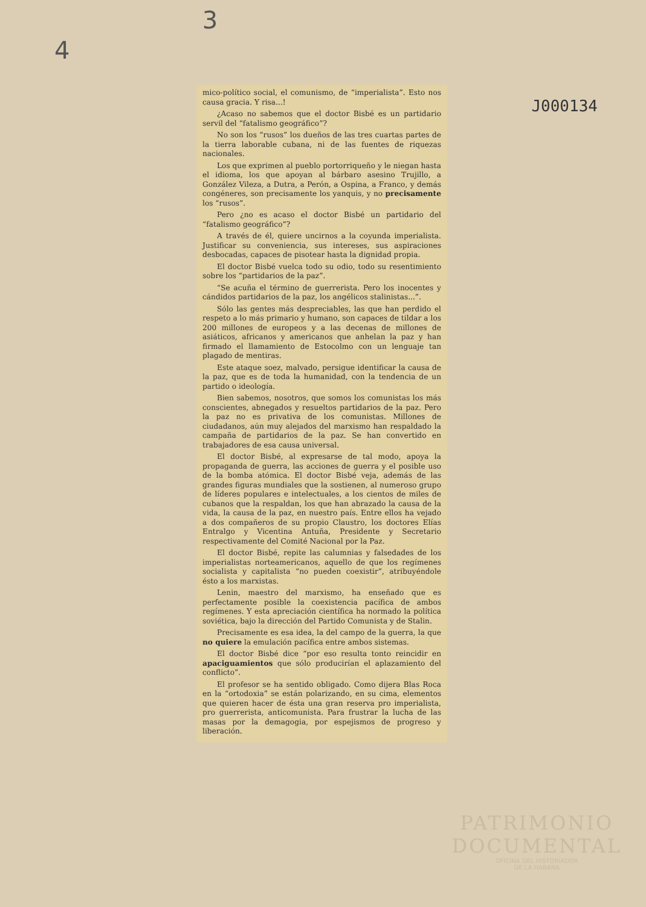4 3 J000134
mico-político social, el comunismo, de “imperialista”. Esto nos causa gracia. Y risa...!
¿Acaso no sabemos que el doctor Bisbé es un partidario servil del “fatalismo geográfico”?
No son los “rusos” los dueños de las tres cuartas partes de la tierra laborable cubana, ni de las fuentes de riquezas nacionales.
Los que exprimen al pueblo portorriqueño y le niegan hasta el idioma, los que apoyan al bárbaro asesino Trujillo, a González Vileza, a Dutra, a Perón, a Ospina, a Franco, y demás congéneres, son precisamente los yanquis, y no precisamente los “rusos”.
Pero ¿no es acaso el doctor Bisbé un partidario del “fatalismo geográfico”?
A través de él, quiere uncirnos a la coyunda imperialista. Justificar su conveniencia, sus intereses, sus aspiraciones desbocadas, capaces de pisotear hasta la dignidad propia.
El doctor Bisbé vuelca todo su odio, todo su resentimiento sobre los “partidarios de la paz”.
“Se acuña el término de guerrerista. Pero los inocentes y cándidos partidarios de la paz, los angélicos stalinistas...”.
Sólo las gentes más despreciables, las que han perdido el respeto a lo más primario y humano, son capaces de tildar a los 200 millones de europeos y a las decenas de millones de asiáticos, africanos y americanos que anhelan la paz y han firmado el llamamiento de Estocolmo con un lenguaje tan plagado de mentiras.
Este ataque soez, malvado, persigue identificar la causa de la paz, que es de toda la humanidad, con la tendencia de un partido o ideología.
Bien sabemos, nosotros, que somos los comunistas los más conscientes, abnegados y resueltos partidarios de la paz. Pero la paz no es privativa de los comunistas. Millones de ciudadanos, aún muy alejados del marxismo han respaldado la campaña de partidarios de la paz. Se han convertido en trabajadores de esa causa universal.
El doctor Bisbé, al expresarse de tal modo, apoya la propaganda de guerra, las acciones de guerra y el posible uso de la bomba atómica. El doctor Bisbé veja, además de las grandes figuras mundiales que la sostienen, al numeroso grupo de líderes populares e intelectuales, a los cientos de miles de cubanos que la respaldan, los que han abrazado la causa de la vida, la causa de la paz, en nuestro país. Entre ellos ha vejado a dos compañeros de su propio Claustro, los doctores Elías Entralgo y Vicentina Antuña, Presidente y Secretario respectivamente del Comité Nacional por la Paz.
El doctor Bisbé, repite las calumnias y falsedades de los imperialistas norteamericanos, aquello de que los regímenes socialista y capitalista “no pueden coexistir”, atribuyéndole ésto a los marxistas.
Lenin, maestro del marxismo, ha enseñado que es perfectamente posible la coexistencia pacífica de ambos regímenes. Y esta apreciación científica ha normado la política soviética, bajo la dirección del Partido Comunista y de Stalin.
Precisamente es esa idea, la del campo de la guerra, la que no quiere la emulación pacífica entre ambos sistemas.
El doctor Bisbé dice “por eso resulta tonto reincidir en apaciguamientos que sólo producirían el aplazamiento del conflicto”.
El profesor se ha sentido obligado. Como dijera Blas Roca en la “ortodoxia” se están polarizando, en su cima, elementos que quieren hacer de ésta una gran reserva pro imperialista, pro guerrerista, anticomunista. Para frustrar la lucha de las masas por la demagogia, por espejismos de progreso y liberación.
PATRIMONIO
DOCUMENTAL
OFICINA DEL HISTORIADOR
DE LA HABANA